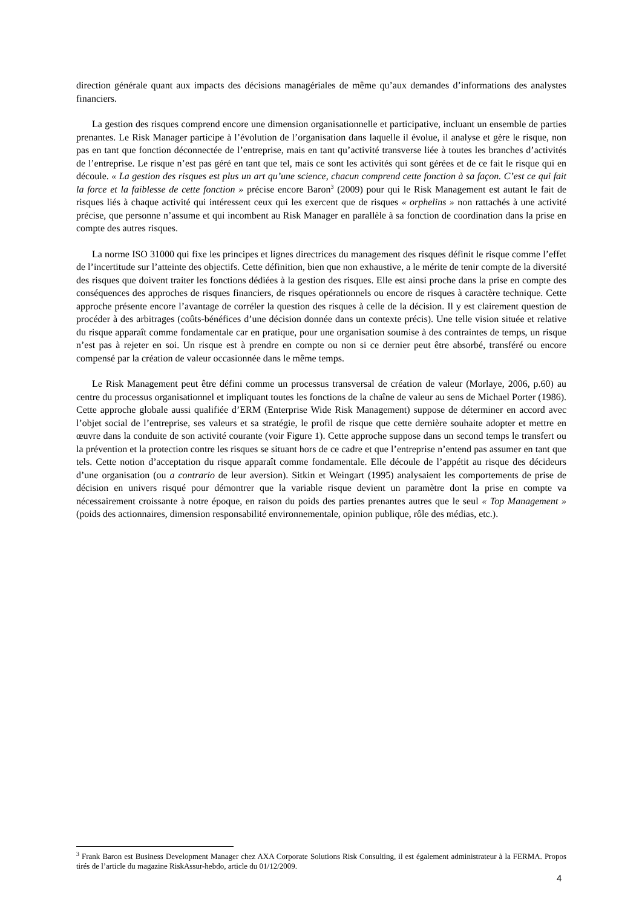direction générale quant aux impacts des décisions managériales de même qu’aux demandes d’informations des analystes financiers.
La gestion des risques comprend encore une dimension organisationnelle et participative, incluant un ensemble de parties prenantes. Le Risk Manager participe à l’évolution de l’organisation dans laquelle il évolue, il analyse et gère le risque, non pas en tant que fonction déconnectée de l’entreprise, mais en tant qu’activité transverse liée à toutes les branches d’activités de l’entreprise. Le risque n’est pas géré en tant que tel, mais ce sont les activités qui sont gérées et de ce fait le risque qui en découle. « La gestion des risques est plus un art qu’une science, chacun comprend cette fonction à sa façon. C’est ce qui fait la force et la faiblesse de cette fonction » précise encore Baron<sup>3</sup> (2009) pour qui le Risk Management est autant le fait de risques liés à chaque activité qui intéressent ceux qui les exercent que de risques « orphelins » non rattachés à une activité précise, que personne n’assume et qui incombent au Risk Manager en parallèle à sa fonction de coordination dans la prise en compte des autres risques.
La norme ISO 31000 qui fixe les principes et lignes directrices du management des risques définit le risque comme l’effet de l’incertitude sur l’atteinte des objectifs. Cette définition, bien que non exhaustive, a le mérite de tenir compte de la diversité des risques que doivent traiter les fonctions dédiées à la gestion des risques. Elle est ainsi proche dans la prise en compte des conséquences des approches de risques financiers, de risques opérationnels ou encore de risques à caractère technique. Cette approche présente encore l’avantage de corréler la question des risques à celle de la décision. Il y est clairement question de procéder à des arbitrages (coûts-bénéfices d’une décision donnée dans un contexte précis). Une telle vision située et relative du risque apparaît comme fondamentale car en pratique, pour une organisation soumise à des contraintes de temps, un risque n’est pas à rejeter en soi. Un risque est à prendre en compte ou non si ce dernier peut être absorbé, transféré ou encore compensé par la création de valeur occasionnée dans le même temps.
Le Risk Management peut être défini comme un processus transversal de création de valeur (Morlaye, 2006, p.60) au centre du processus organisationnel et impliquant toutes les fonctions de la chaîne de valeur au sens de Michael Porter (1986). Cette approche globale aussi qualifiée d’ERM (Enterprise Wide Risk Management) suppose de déterminer en accord avec l’objet social de l’entreprise, ses valeurs et sa stratégie, le profil de risque que cette dernière souhaite adopter et mettre en œuvre dans la conduite de son activité courante (voir Figure 1). Cette approche suppose dans un second temps le transfert ou la prévention et la protection contre les risques se situant hors de ce cadre et que l’entreprise n’entend pas assumer en tant que tels. Cette notion d’acceptation du risque apparaît comme fondamentale. Elle découle de l’appétit au risque des décideurs d’une organisation (ou a contrario de leur aversion). Sitkin et Weingart (1995) analysaient les comportements de prise de décision en univers risqué pour démontrer que la variable risque devient un paramètre dont la prise en compte va nécessairement croissante à notre époque, en raison du poids des parties prenantes autres que le seul « Top Management » (poids des actionnaires, dimension responsabilité environnementale, opinion publique, rôle des médias, etc.).
<sup>3</sup> Frank Baron est Business Development Manager chez AXA Corporate Solutions Risk Consulting, il est également administrateur à la FERMA. Propos tirés de l’article du magazine RiskAssur-hebdo, article du 01/12/2009.
4